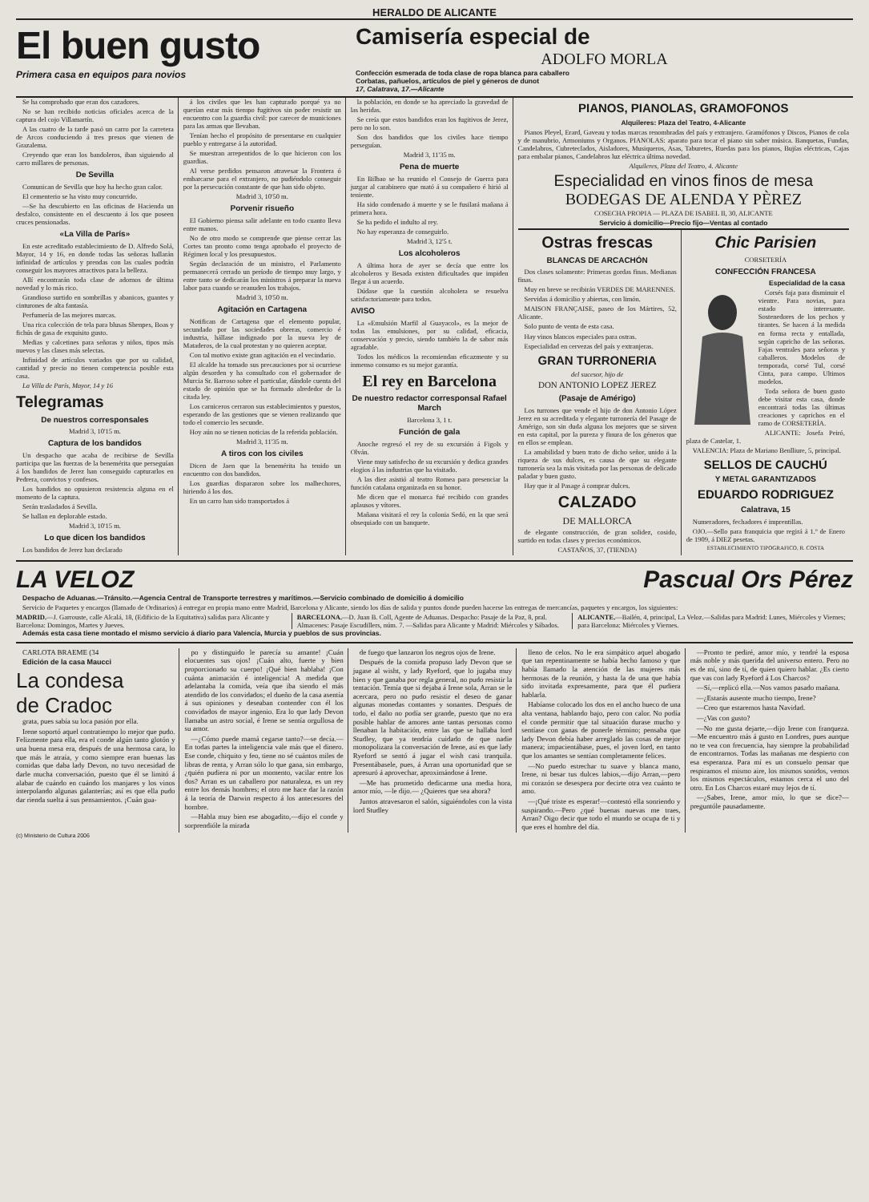HERALDO DE ALICANTE
El buen gusto
Primera casa en equipos para novios
Camisería especial de
ADOLFO MORLA
Confección esmerada de toda clase de ropa blanca para caballero
Corbatas, pañuelos, artículos de piel y géneros de dunot
17, Calatrava, 17.—Alicante
Se ha comprobado que eran dos cazadores.
No se han recibido noticias oficiales acerca de la captura del cojo Villamartín.
A las cuatro de la tarde pasó un carro por la carretera de Arcos conduciendo á tres presos que vienen de Grazalema.
Creyendo que eran los bandoleros, iban siguiendo al carro millares de personas.
De Sevilla
Comunican de Sevilla que hoy ha hecho gran calor.
El cementerio se ha visto muy concurrido.
—Se ha descubierto en las oficinas de Hacienda un desfalco, consistente en el descuento á los que poseen cruces pensionadas.
«La Villa de París»
En este acreditado establecimiento de D. Alfredo Solá, Mayor, 14 y 16, en donde todas las señoras hallarán infinidad de artículos y prendas con las cuales podrán conseguir los mayores atractivos para la belleza.
Allí encontrarán toda clase de adornos de última novedad y lo más rico.
Grandioso surtido en sombrillas y abanicos, guantes y cinturones de alta fantasía.
Perfumería de las mejores marcas.
Una rica colección de tela para blusas Shenpes, Boas y fichús de gasa de exquisito gusto.
Medias y calcetines para señoras y niños, tipos más nuevos y las clases más selectas.
Infinidad de artículos variados que por su calidad, cantidad y precio no tienen competencia posible esta casa.
La Villa de París, Mayor, 14 y 16
Telegramas
De nuestros corresponsales
Madrid 3, 10'15 m.
Captura de los bandidos
Un despacho que acaba de recibirse de Sevilla participa que las fuerzas de la benemérita que perseguían á los bandidos de Jerez han conseguido capturarlos en Pedrera, convictos y confesos.
Los bandidos no opusieron resistencia alguna en el momento de la captura.
Serán trasladados á Sevilla.
Se hallan en deplorable estado.
Madrid 3, 10'15 m.
Lo que dicen los bandidos
Los bandidos de Jerez han declarado
á los civiles que les han capturado porqué ya no querían estar más tiempo fugitivos sin poder resistir un encuentro con la guardia civil: por carecer de municiones para las armas que llevaban.
Tenían hecho el propósito de presentarse en cualquier pueblo y entregarse á la autoridad.
Se muestran arrepentidos de lo que hicieron con los guardias.
Al verse perdidos pensaron atravesar la Frontera ó embarcarse para el extranjero, no pudiéndolo conseguir por la persecución constante de que han sido objeto.
Madrid 3, 10'50 m.
Porvenir risueño
El Gobierno piensa salir adelante en todo cuanto lleva entre manos.
No de otro modo se comprende que piense cerrar las Cortes tan pronto como tenga aprobado el proyecto de Régimen local y los presupuestos.
Según declaración de un ministro, el Parlamento permanecerá cerrado un período de tiempo muy largo, y entre tanto se dedicarán los ministros á preparar la nueva labor para cuando se reanuden los trabajos.
Madrid 3, 10'50 m.
Agitación en Cartagena
Notifican de Cartagena que el elemento popular, secundado por las sociedades obreras, comercio é industria, hállase indignado por la nueva ley de Mataderos, de la cual protestan y no quieren aceptar.
Con tal motivo existe gran agitación en el vecindario.
El alcalde ha tomado sus precauciones por si ocurriese algún desorden y ha consultado con el gobernador de Murcia Sr. Barroso sobre el particular, dándole cuenta del estado de opinión que se ha formado alrededor de la citada ley.
Los carniceros cerraron sus establecimientos y puestos, esperando de las gestiones que se vienen realizando que todo el comercio les secunde.
Hoy aún no se tienen noticias de la referida población.
Madrid 3, 11'35 m.
A tiros con los civiles
Dicen de Jaen que la benemérita ha tenido un encuentro con dos bandidos.
Los guardias dispararon sobre los malhechores, hiriendo á los dos.
En un carro han sido transportados á
la población, en donde se ha apreciado la gravedad de las heridas.
Se creía que estos bandidos eran los fugitivos de Jerez, pero no lo son.
Son dos bandidos que los civiles hace tiempo perseguían.
Madrid 3, 11'35 m.
Pena de muerte
En Bilbao se ha reunido el Consejo de Guerra para juzgar al carabinero que mató á su compañero é hirió al teniente.
Ha sido condenado á muerte y se le fusilará mañana á primera hora.
Se ha pedido el indulto al rey.
No hay esperanza de conseguirlo.
Madrid 3, 12'5 t.
Los alcoholeros
A última hora de ayer se decía que entre los alcoholeros y Besada existen dificultades que impiden llegar á un acuerdo.
Dúdase que la cuestión alcoholera se resuelva satisfactoriamente para todos.
AVISO
La «Emulsión Marfil al Guayacol», es la mejor de todas las emulsiones, por su calidad, eficacia, conservación y precio, siendo también la de sabor más agradable.
Todos los médicos la recomiendan eficazmente y su inmenso consumo es su mejor garantía.
El rey en Barcelona
De nuestro redactor corresponsal Rafael March
Barcelona 3, 1 t.
Función de gala
Anoche regresó el rey de su excursión á Figols y Olván.
Viene muy satisfecho de su excursión y dedica grandes elogios á las industrias que ha visitado.
A las diez asistió al teatro Romea para presenciar la función catalana organizada en su honor.
Me dicen que el monarca fué recibido con grandes aplausos y vítores.
Mañana visitará el rey la colonia Sedó, en la que será obsequiado con un banquete.
PIANOS, PIANOLAS, GRAMOFONOS
Alquileres: Plaza del Teatro, 4-Alicante
Pianos Pleyel, Erard, Gaveau y todas marcas renombradas del país y extranjero. Gramófonos y Discos, Pianos de cola y de manubrio, Armoniums y Organos. PIANOLAS: aparato para tocar el piano sin saber música. Banquetas, Fundas, Candelabros, Cubreteclados, Aisladores, Musiqueros, Asas, Taburetes, Ruedas para los pianos, Bujías eléctricas, Cajas para embalar pianos, Candelabros luz eléctrica última novedad.
Alquileres, Plaza del Teatro, 4. Alicante
Especialidad en vinos finos de mesa
BODEGAS DE ALENDA Y PÈREZ
COSECHA PROPIA — PLAZA DE ISABEL II, 30, ALICANTE
Servicio á domicilio—Precio fijo—Ventas al contado
Ostras frescas
BLANCAS DE ARCACHÓN
Dos clases solamente: Primeras gordas finas. Medianas finas.
Muy en breve se recibirán VERDES DE MARENNES.
Servidas á domicilio y abiertas, con limón.
MAISON FRANÇAISE, paseo de los Mártires, 52, Alicante.
Solo punto de venta de esta casa.
Hay vinos blancos especiales para ostras.
Especialidad en cervezas del país y extranjeras.
GRAN TURRONERIA
del sucesor, hijo de
DON ANTONIO LOPEZ JEREZ
(Pasaje de Amérigo)
Los turrones que vende el hijo de don Antonio López Jerez en su acreditada y elegante turronería del Pasage de Amérigo, son sin duda alguna los mejores que se sirven en esta capital, por la pureza y finura de los géneros que en ellos se emplean.
La amabilidad y buen trato de dicho señor, unido á la riqueza de sus dulces, es causa de que su elegante turronería sea la más visitada por las personas de delicado paladar y buen gusto.
Hay que ir al Pasage á comprar dulces.
CALZADO
DE MALLORCA
de elegante construcción, de gran solidez, cosido, surtido en todas clases y precios económicos.
CASTAÑOS, 37, (TIENDA)
Chic Parisien
CORSETERÍA
CONFECCIÓN FRANCESA
Especialidad de la casa
Corsés faja para disminuir el vientre. Para novias, para estado interesante. Sostenedores de los pechos y tirantes. Se hacen á la medida en forma recta y entallada, según capricho de las señoras. Fajas ventrales para señoras y caballeros. Modelos de temporada, corsé Tul, corsé Cinta, para campo. Ultimos modelos.
Toda señora de buen gusto debe visitar esta casa, donde encontrará todas las últimas creaciones y caprichos en el ramo de CORSETERÍA.
ALICANTE: Josefa Peiró, plaza de Castelar, 1.
VALENCIA: Plaza de Mariano Benlliure, 5, principal.
SELLOS DE CAUCHÚ
Y METAL GARANTIZADOS
EDUARDO RODRIGUEZ
Calatrava, 15
Numeradores, fechadores é imprentillas.
OJO.—Sello para franquicia que regirá á 1.º de Enero de 1909, á DIEZ pesetas.
ESTABLECIMIENTO TIPOGRAFICO, R. COSTA
LA VELOZ Pascual Ors Pérez
Despacho de Aduanas.—Tránsito.—Agencia Central de Transporte terrestres y marítimos.—Servicio combinado de domicilio á domicilio
Servicio de Paquetes y encargos (llamado de Ordinarios) á entregar en propia mano entre Madrid, Barcelona y Alicante, siendo los días de salida y puntos donde pueden hacerse las entregas de mercancías, paquetes y encargos, los siguientes:
MADRID.—J. Garrouste, calle Alcalá, 18, (Edificio de la Equitativa) salidas para Alicante y Barcelona: Domingos, Martes y Jueves.
BARCELONA.—D. Juan B. Coll, Agente de Aduanas. Despacho: Pasaje de la Paz, 8, pral. Almacenes: Pasaje Escudillers, núm. 7. —Salidas para Alicante y Madrid: Miércoles y Sábados.
ALICANTE.—Bailén, 4, principal, La Veloz.—Salidas para Madrid: Lunes, Miércoles y Viernes; para Barcelona: Miércoles y Viernes.
Además esta casa tiene montado el mismo servicio á diario para Valencia, Murcia y pueblos de sus provincias.
CARLOTA BRAEME (34
Edición de la casa Maucci
La condesa
de Cradoc
grata, pues sabía su loca pasión por ella.
Irene soportó aquel contratiempo lo mejor que pudo. Felizmente para ella, era el conde algún tanto glotón y una buena mesa era, después de una hermosa cara, lo que más le atraía, y como siempre eran buenas las comidas que daba lady Devon, no tuvo necesidad de darle mucha conversación, puesto que él se limitó á alabar de cuándo en cuándo los manjares y los vinos interpolando algunas galanterías; así es que ella pudo dar rienda suelta á sus pensamientos. ¡Cuán gua-
po y distinguido le parecía su amante! ¡Cuán elocuentes sus ojos! ¡Cuán alto, fuerte y bien proporcionado su cuerpo! ¡Qué bien hablaba! ¡Con cuánta animación é inteligencia! A medida que adelantaba la comida, veía que iba siendo el más atendido de los convidados; el dueño de la casa asentía á sus opiniones y deseaban contender con él los convidados de mayor ingenio. Era lo que lady Devon llamaba un astro social, é Irene se sentía orgullosa de su amor.
—¿Cómo puede mamá cegarse tanto?—se decía.—En todas partes la inteligencia vale más que el dinero. Ese conde, chiquito y feo, tiene no sé cuántos miles de libras de renta, y Arran sólo lo que gana, sin embargo, ¿quién pudiera ni por un momento, vacilar entre los dos? Arran es un caballero por naturaleza, es un rey entre los demás hombres; el otro me hace dar la razón á la teoría de Darwin respecto á los antecesores del hombre.
—Habla muy bien ese abogadito,—dijo el conde y sorprendióle la mirada
de fuego que lanzaron los negros ojos de Irene.
Después de la comida propuso lady Devon que se jugase al wisht, y lady Ryeford, que lo jugaba muy bien y que ganaba por regla general, no pudo resistir la tentación. Temía que si dejaba á Irene sola, Arran se le acercara, pero no pudo resistir el deseo de ganar algunas monedas contantes y sonantes. Después de todo, el daño no podía ser grande, puesto que no era posible hablar de amores ante tantas personas como llenaban la habitación, entre las que se hallaba lord Studley, que ya tendría cuidado de que nadie monopolizara la conversación de Irene, así es que lady Ryeford se sentó á jugar el wish casi tranquila. Presentábasele, pues, á Arran una oportunidad que se apresuró á aprovechar, aproximándose á Irene.
—Me has prometido dedicarme una media hora, amor mío, —le dijo.— ¿Quieres que sea ahora?
Juntos atravesaron el salón, siguiéndoles con la vista lord Studley
lleno de celos. No le era simpático aquel abogado que tan repentinamente se había hecho famoso y que había llamado la atención de las mujeres más hermosas de la reunión, y hasta la de una que había sido invitada expresamente, para que él pudiera hablarla.
Habíanse colocado los dos en el ancho hueco de una alta ventana, hablando bajo, pero con calor. No podía el conde permitir que tal situación durase mucho y sentíase con ganas de ponerle término; pensaba que lady Devon debía haber arreglado las cosas de mejor manera; impacientábase, pues, el joven lord, en tanto que los amantes se sentían completamente felices.
—No puedo estrechar tu suave y blanca mano, Irene, ni besar tus dulces labios,—dijo Arran,—pero mi corazón se desespera por decirte otra vez cuánto te amo.
—¡Qué triste es esperar!—contestó ella sonriendo y suspirando.—Pero ¿qué buenas nuevas me traes, Arran? Oigo decir que todo el mundo se ocupa de ti y que eres el hombre del día.
—Pronto te pediré, amor mío, y tendré la esposa más noble y más querida del universo entero. Pero no es de mí, sino de tí, de quien quiero hablar. ¿Es cierto que vas con lady Ryeford á Los Charcos?
—Sí,—replicó ella.—Nos vamos pasado mañana.
—¿Estarás ausente mucho tiempo, Irene?
—Creo que estaremos hasta Navidad.
—¿Vas con gusto?
—No me gusta dejarte,—dijo Irene con franqueza.—Me encuentro más á gusto en Londres, pues aunque no te vea con frecuencia, hay siempre la probabilidad de encontrarnos. Todas las mañanas me despierto con esa esperanza. Para mí es un consuelo pensar que respiramos el mismo aire, los mismos sonidos, vemos los mismos espectáculos, estamos cerca el uno del otro. En Los Charcos estaré muy lejos de tí.
—¿Sabes, Irene, amor mío, lo que se dice?—preguntóle pausadamente.
(c) Ministerio de Cultura 2006